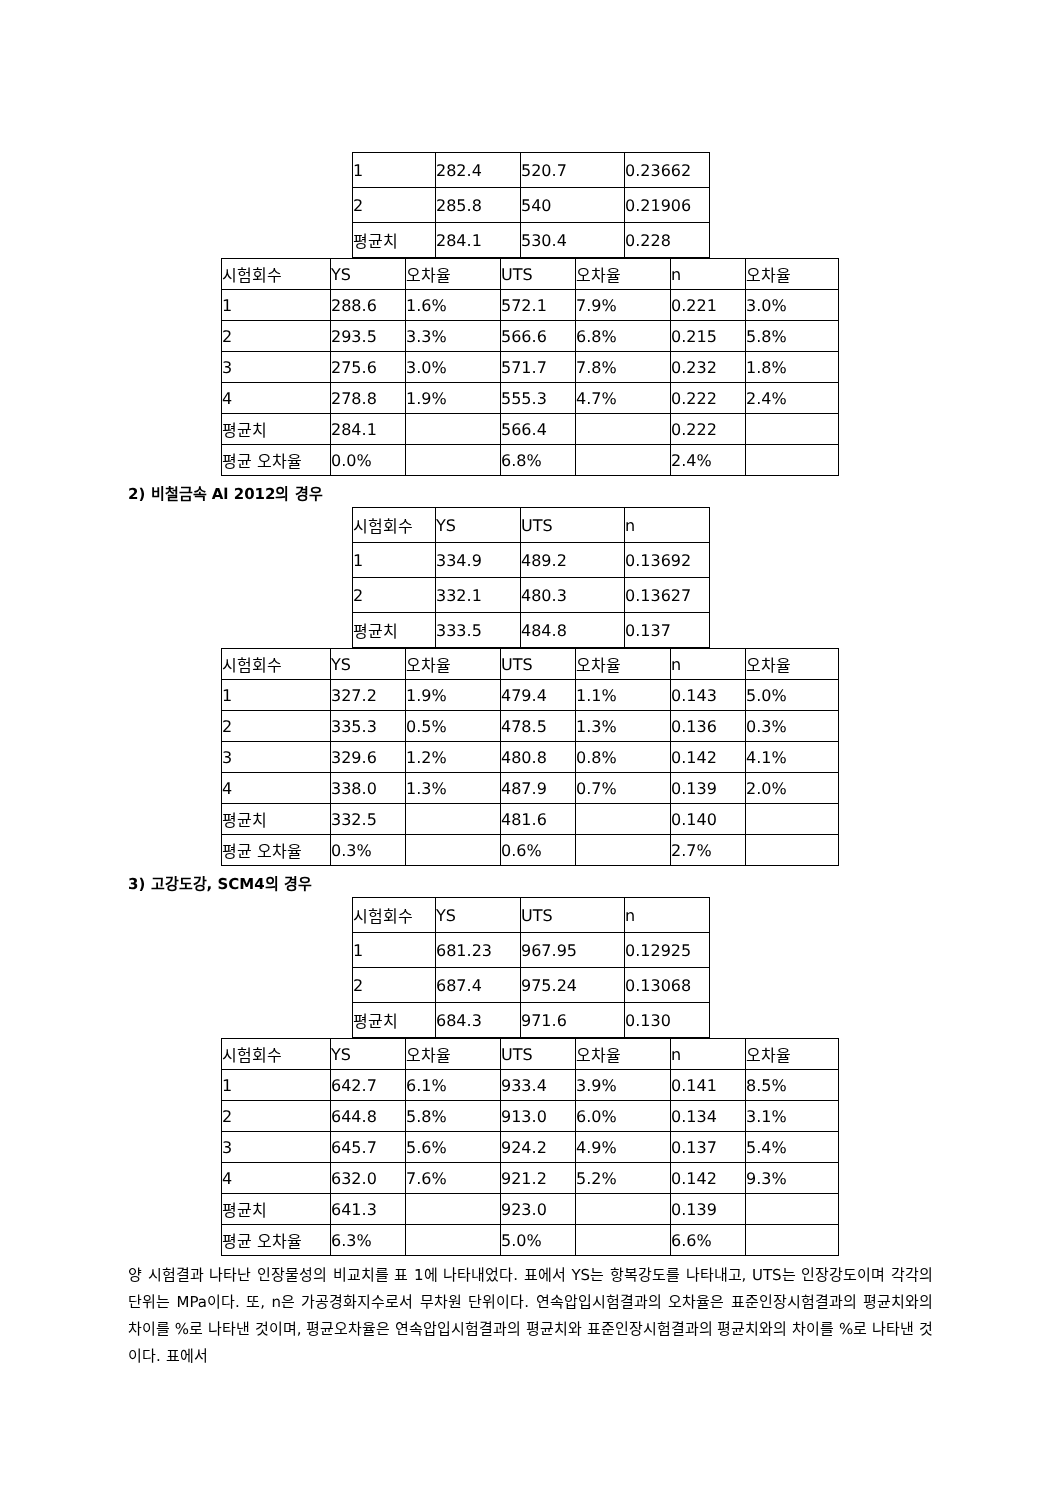| 1 | 282.4 | 520.7 | 0.23662 |
| 2 | 285.8 | 540 | 0.21906 |
| 평균치 | 284.1 | 530.4 | 0.228 |
| 시험회수 | YS | 오차율 | UTS | 오차율 | n | 오차율 |
| 1 | 288.6 | 1.6% | 572.1 | 7.9% | 0.221 | 3.0% |
| 2 | 293.5 | 3.3% | 566.6 | 6.8% | 0.215 | 5.8% |
| 3 | 275.6 | 3.0% | 571.7 | 7.8% | 0.232 | 1.8% |
| 4 | 278.8 | 1.9% | 555.3 | 4.7% | 0.222 | 2.4% |
| 평균치 | 284.1 | | 566.4 | | 0.222 | |
| 평균 오차율 | 0.0% | | 6.8% | | 2.4% | |
2) 비철금속 Al 2012의 경우
| 시험회수 | YS | UTS | n |
| 1 | 334.9 | 489.2 | 0.13692 |
| 2 | 332.1 | 480.3 | 0.13627 |
| 평균치 | 333.5 | 484.8 | 0.137 |
| 시험회수 | YS | 오차율 | UTS | 오차율 | n | 오차율 |
| 1 | 327.2 | 1.9% | 479.4 | 1.1% | 0.143 | 5.0% |
| 2 | 335.3 | 0.5% | 478.5 | 1.3% | 0.136 | 0.3% |
| 3 | 329.6 | 1.2% | 480.8 | 0.8% | 0.142 | 4.1% |
| 4 | 338.0 | 1.3% | 487.9 | 0.7% | 0.139 | 2.0% |
| 평균치 | 332.5 | | 481.6 | | 0.140 | |
| 평균 오차율 | 0.3% | | 0.6% | | 2.7% | |
3) 고강도강, SCM4의 경우
| 시험회수 | YS | UTS | n |
| 1 | 681.23 | 967.95 | 0.12925 |
| 2 | 687.4 | 975.24 | 0.13068 |
| 평균치 | 684.3 | 971.6 | 0.130 |
| 시험회수 | YS | 오차율 | UTS | 오차율 | n | 오차율 |
| 1 | 642.7 | 6.1% | 933.4 | 3.9% | 0.141 | 8.5% |
| 2 | 644.8 | 5.8% | 913.0 | 6.0% | 0.134 | 3.1% |
| 3 | 645.7 | 5.6% | 924.2 | 4.9% | 0.137 | 5.4% |
| 4 | 632.0 | 7.6% | 921.2 | 5.2% | 0.142 | 9.3% |
| 평균치 | 641.3 | | 923.0 | | 0.139 | |
| 평균 오차율 | 6.3% | | 5.0% | | 6.6% | |
양 시험결과 나타난 인장물성의 비교치를 표 1에 나타내었다. 표에서 YS는 항복강도를 나타내고, UTS는 인장강도이며 각각의 단위는 MPa이다. 또, n은 가공경화지수로서 무차원 단위이다. 연속압입시험결과의 오차율은 표준인장시험결과의 평균치와의 차이를 %로 나타낸 것이며, 평균오차율은 연속압입시험결과의 평균치와 표준인장시험결과의 평균치와의 차이를 %로 나타낸 것이다. 표에서